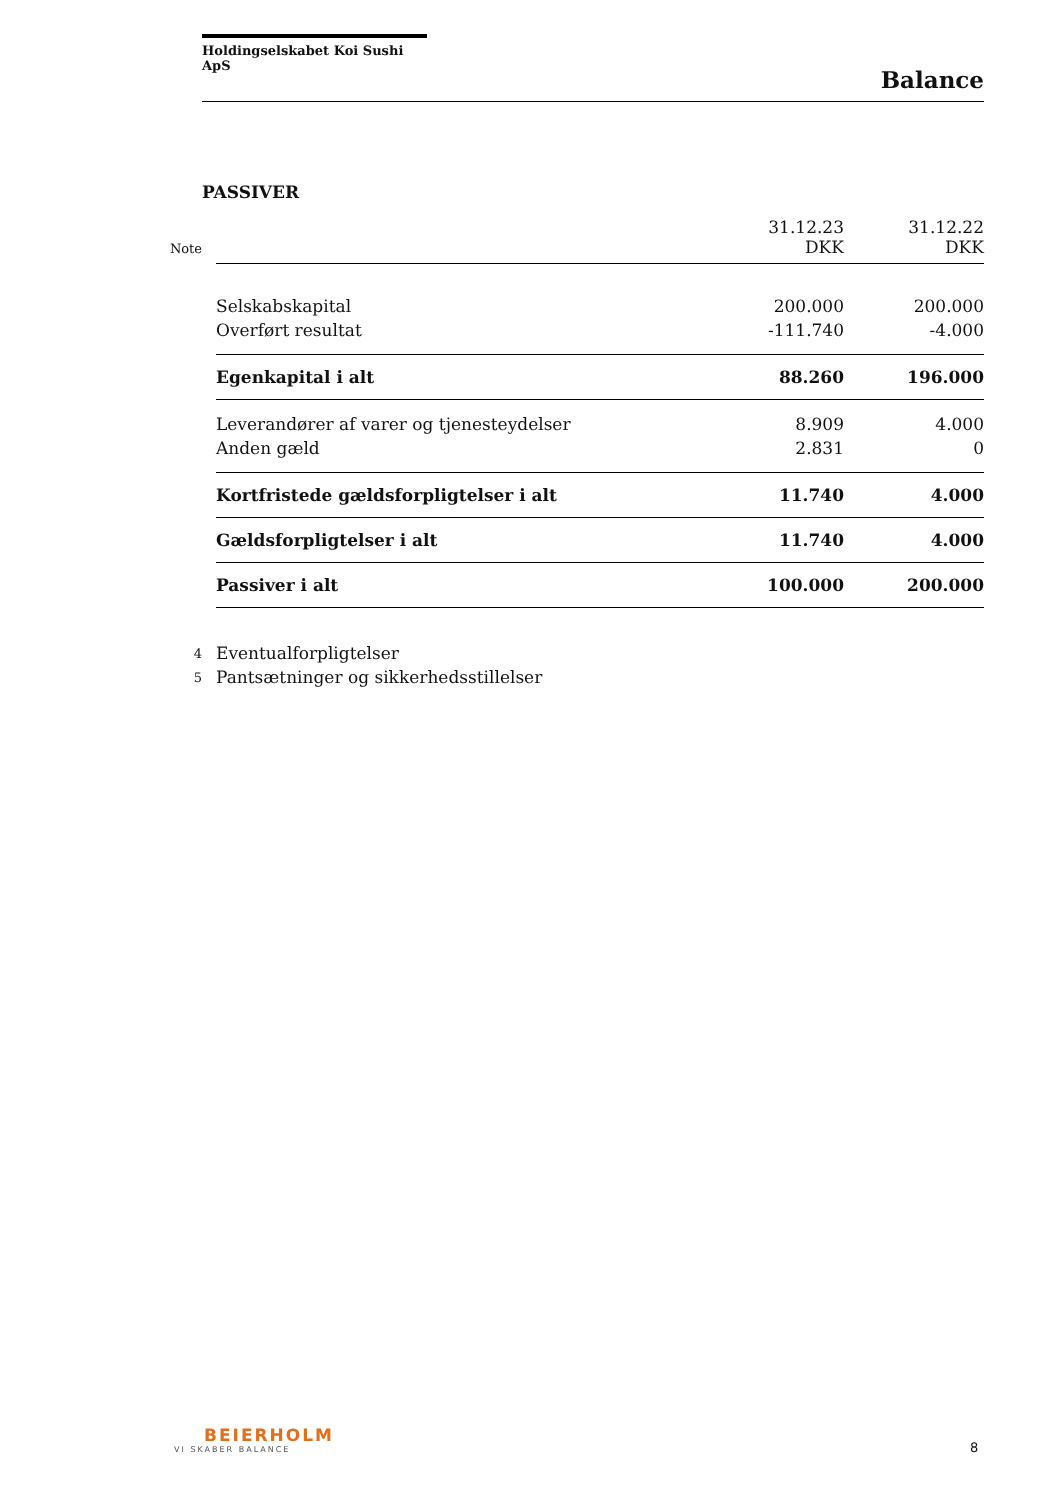Holdingselskabet Koi Sushi ApS
Balance
PASSIVER
| Note | | 31.12.23 DKK | 31.12.22 DKK |
| | Selskabskapital | 200.000 | 200.000 |
| | Overført resultat | -111.740 | -4.000 |
| | Egenkapital i alt | 88.260 | 196.000 |
| | Leverandører af varer og tjenesteydelser | 8.909 | 4.000 |
| | Anden gæld | 2.831 | 0 |
| | Kortfristede gældsforpligtelser i alt | 11.740 | 4.000 |
| | Gældsforpligtelser i alt | 11.740 | 4.000 |
| | Passiver i alt | 100.000 | 200.000 |
| 4 | Eventualforpligtelser | | |
| 5 | Pantsætninger og sikkerhedsstillelser | | |
BEIERHOLM
VI SKABER BALANCE
8